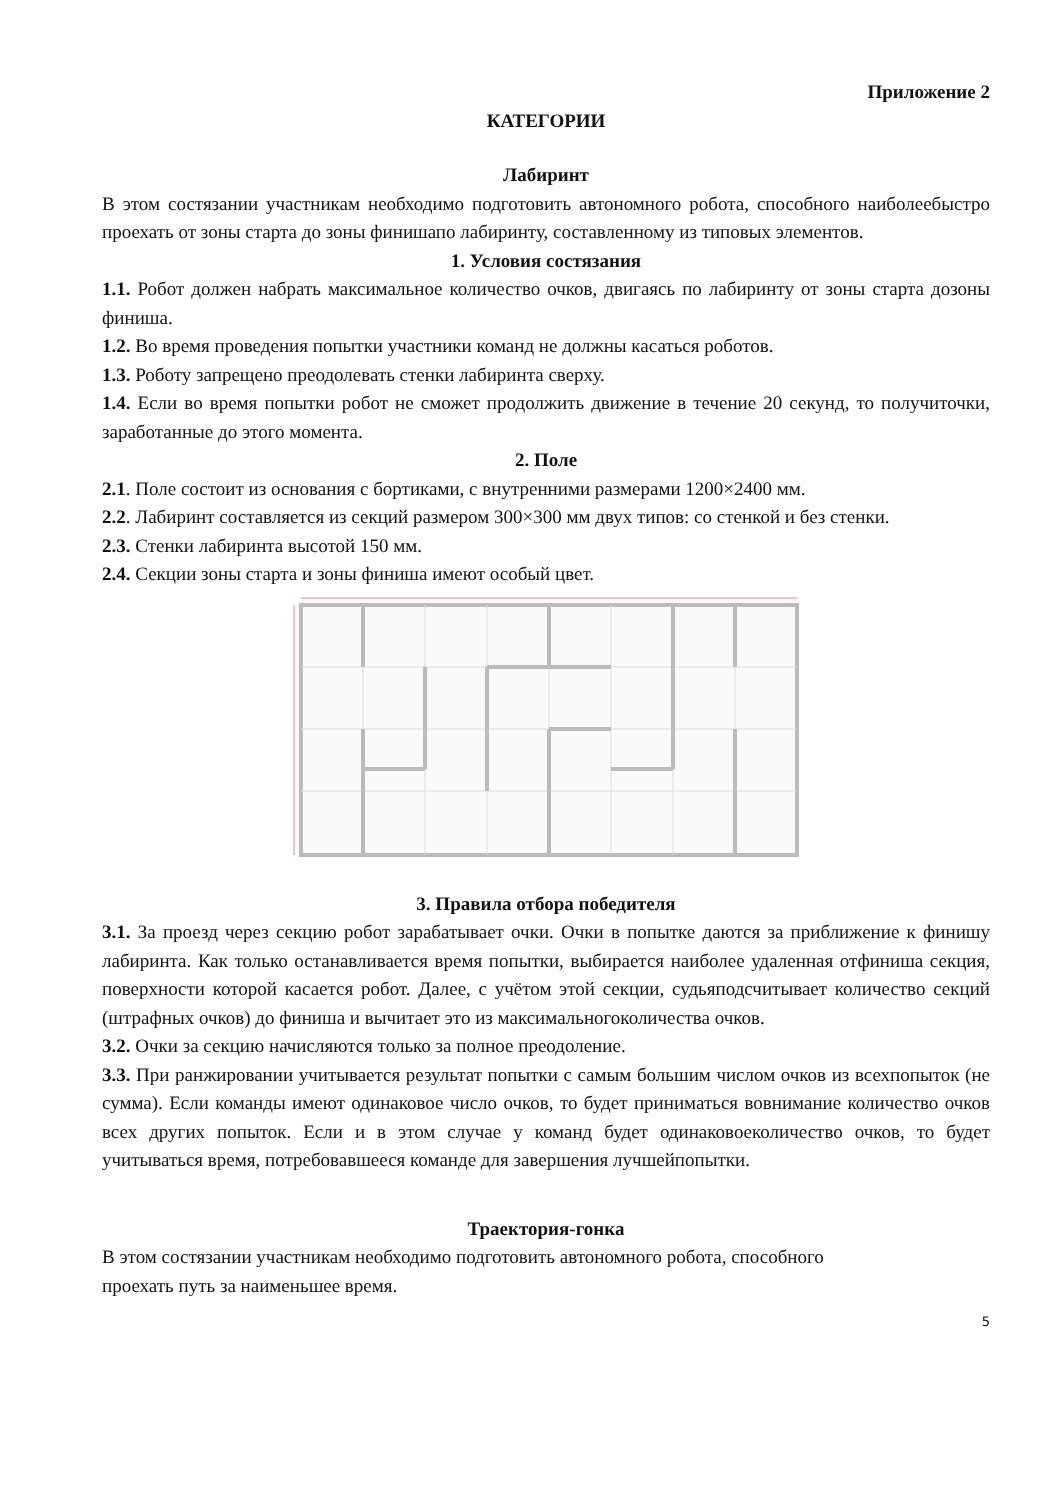Приложение 2
КАТЕГОРИИ
Лабиринт
В этом состязании участникам необходимо подготовить автономного робота, способного наиболеебыстро проехать от зоны старта до зоны финишапо лабиринту, составленному из типовых элементов.
1. Условия состязания
1.1. Робот должен набрать максимальное количество очков, двигаясь по лабиринту от зоны старта дозоны финиша.
1.2. Во время проведения попытки участники команд не должны касаться роботов.
1.3. Роботу запрещено преодолевать стенки лабиринта сверху.
1.4. Если во время попытки робот не сможет продолжить движение в течение 20 секунд, то получиточки, заработанные до этого момента.
2. Поле
2.1. Поле состоит из основания с бортиками, с внутренними размерами 1200×2400 мм.
2.2. Лабиринт составляется из секций размером 300×300 мм двух типов: со стенкой и без стенки.
2.3. Стенки лабиринта высотой 150 мм.
2.4. Секции зоны старта и зоны финиша имеют особый цвет.
3. Правила отбора победителя
3.1. За проезд через секцию робот зарабатывает очки. Очки в попытке даются за приближение к финишу лабиринта. Как только останавливается время попытки, выбирается наиболее удаленная отфиниша секция, поверхности которой касается робот. Далее, с учётом этой секции, судьяподсчитывает количество секций (штрафных очков) до финиша и вычитает это из максимальногоколичества очков.
3.2. Очки за секцию начисляются только за полное преодоление.
3.3. При ранжировании учитывается результат попытки с самым большим числом очков из всехпопыток (не сумма). Если команды имеют одинаковое число очков, то будет приниматься вовнимание количество очков всех других попыток. Если и в этом случае у команд будет одинаковоеколичество очков, то будет учитываться время, потребовавшееся команде для завершения лучшейпопытки.
Траектория-гонка
В этом состязании участникам необходимо подготовить автономного робота, способного
проехать путь за наименьшее время.
5